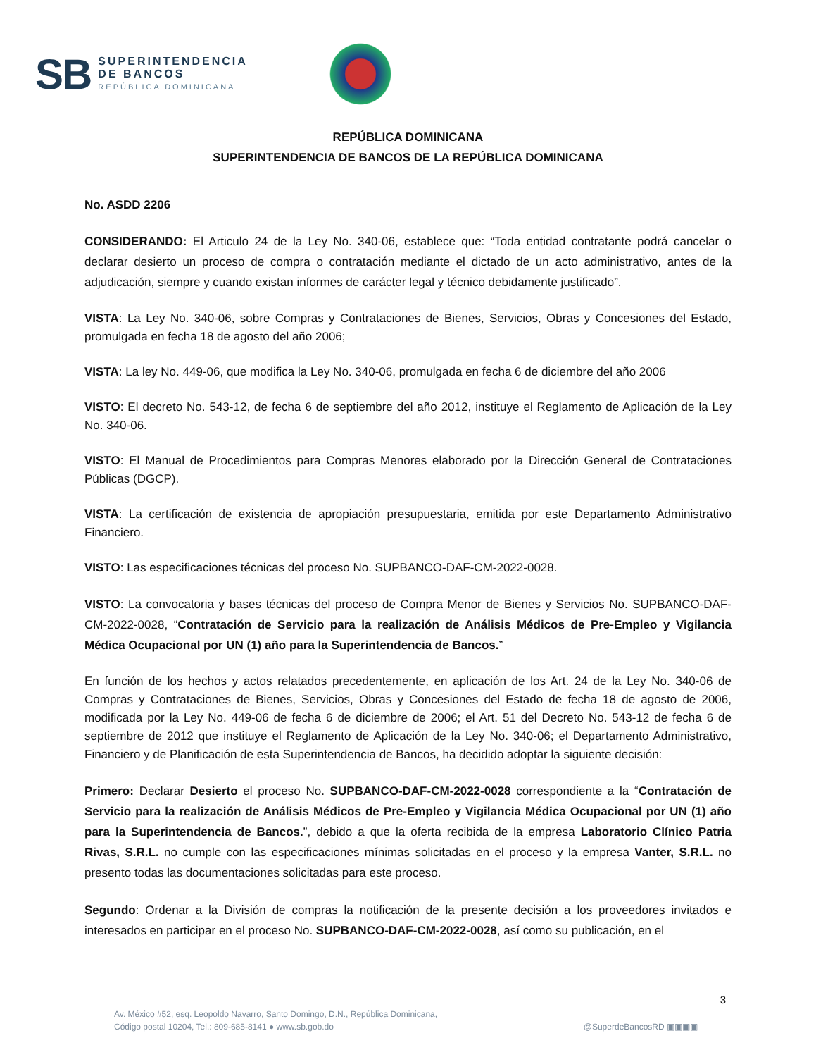SB
SUPERINTENDENCIA
DE BANCOS
REPÚBLICA DOMINICANA
REPÚBLICA DOMINICANA
SUPERINTENDENCIA DE BANCOS DE LA REPÚBLICA DOMINICANA
No. ASDD 2206
CONSIDERANDO: El Articulo 24 de la Ley No. 340-06, establece que: “Toda entidad contratante podrá cancelar o declarar desierto un proceso de compra o contratación mediante el dictado de un acto administrativo, antes de la adjudicación, siempre y cuando existan informes de carácter legal y técnico debidamente justificado”.
VISTA: La Ley No. 340-06, sobre Compras y Contrataciones de Bienes, Servicios, Obras y Concesiones del Estado, promulgada en fecha 18 de agosto del año 2006;
VISTA: La ley No. 449-06, que modifica la Ley No. 340-06, promulgada en fecha 6 de diciembre del año 2006
VISTO: El decreto No. 543-12, de fecha 6 de septiembre del año 2012, instituye el Reglamento de Aplicación de la Ley No. 340-06.
VISTO: El Manual de Procedimientos para Compras Menores elaborado por la Dirección General de Contrataciones Públicas (DGCP).
VISTA: La certificación de existencia de apropiación presupuestaria, emitida por este Departamento Administrativo Financiero.
VISTO: Las especificaciones técnicas del proceso No. SUPBANCO-DAF-CM-2022-0028.
VISTO: La convocatoria y bases técnicas del proceso de Compra Menor de Bienes y Servicios No. SUPBANCO-DAF-CM-2022-0028, “Contratación de Servicio para la realización de Análisis Médicos de Pre-Empleo y Vigilancia Médica Ocupacional por UN (1) año para la Superintendencia de Bancos.”
En función de los hechos y actos relatados precedentemente, en aplicación de los Art. 24 de la Ley No. 340-06 de Compras y Contrataciones de Bienes, Servicios, Obras y Concesiones del Estado de fecha 18 de agosto de 2006, modificada por la Ley No. 449-06 de fecha 6 de diciembre de 2006; el Art. 51 del Decreto No. 543-12 de fecha 6 de septiembre de 2012 que instituye el Reglamento de Aplicación de la Ley No. 340-06; el Departamento Administrativo, Financiero y de Planificación de esta Superintendencia de Bancos, ha decidido adoptar la siguiente decisión:
Primero: Declarar Desierto el proceso No. SUPBANCO-DAF-CM-2022-0028 correspondiente a la “Contratación de Servicio para la realización de Análisis Médicos de Pre-Empleo y Vigilancia Médica Ocupacional por UN (1) año para la Superintendencia de Bancos.”, debido a que la oferta recibida de la empresa Laboratorio Clínico Patria Rivas, S.R.L. no cumple con las especificaciones mínimas solicitadas en el proceso y la empresa Vanter, S.R.L. no presento todas las documentaciones solicitadas para este proceso.
Segundo: Ordenar a la División de compras la notificación de la presente decisión a los proveedores invitados e interesados en participar en el proceso No. SUPBANCO-DAF-CM-2022-0028, así como su publicación, en el
3
Av. México #52, esq. Leopoldo Navarro, Santo Domingo, D.N., República Dominicana,
Código postal 10204, Tel.: 809-685-8141 ● www.sb.gob.do
@SuperdeBancosRD ▣▣▣▣